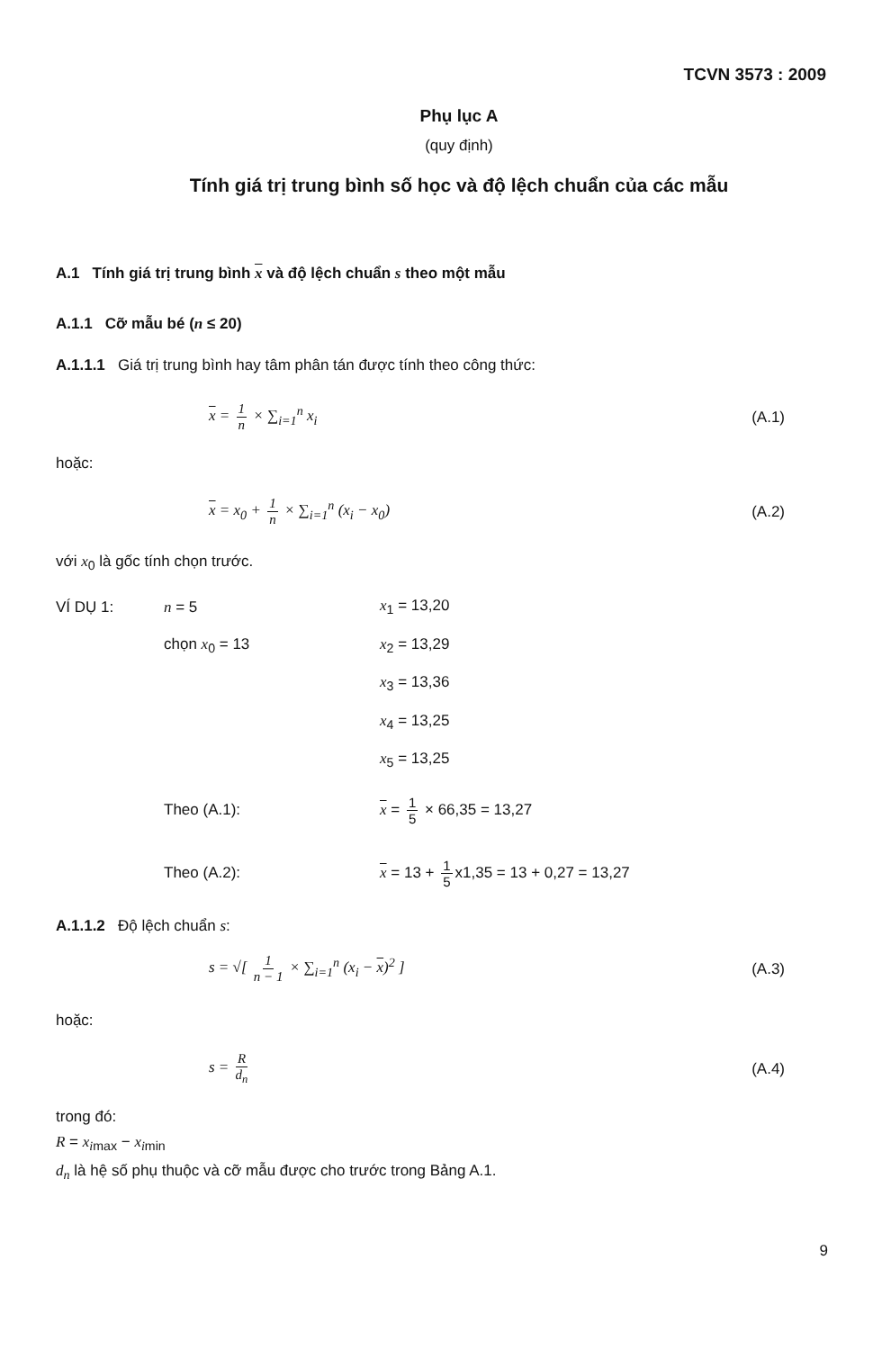TCVN 3573 : 2009
Phụ lục A
(quy định)
Tính giá trị trung bình số học và độ lệch chuẩn của các mẫu
A.1 Tính giá trị trung bình x và độ lệch chuẩn s theo một mẫu
A.1.1 Cỡ mẫu bé (n ≤ 20)
A.1.1.1 Giá trị trung bình hay tâm phân tán được tính theo công thức:
x = 1 n × ∑<sub>i=1</sub><sup>n</sup> x<sub>i</sub> (A.1)
hoặc:
x = x<sub>0</sub> + 1 n × ∑<sub>i=1</sub><sup>n</sup> (x<sub>i</sub> − x<sub>0</sub>) (A.2)
với x<sub>0</sub> là gốc tính chọn trước.
| VÍ DỤ 1: | n = 5 | x<sub>1</sub> = 13,20 |
| | chọn x<sub>0</sub> = 13 | x<sub>2</sub> = 13,29 |
| | | x<sub>3</sub> = 13,36 |
| | | x<sub>4</sub> = 13,25 |
| | | x<sub>5</sub> = 13,25 |
| | Theo (A.1): | x = 1 5 × 66,35 = 13,27 |
| | Theo (A.2): | x = 13 + 1 5 x1,35 = 13 + 0,27 = 13,27 |
A.1.1.2 Độ lệch chuẩn s:
s = √[ 1 n − 1 × ∑<sub>i=1</sub><sup>n</sup> (x<sub>i</sub> − x)<sup>2</sup> ] (A.3)
hoặc:
s = R d<sub>n</sub> (A.4)
trong đó:
R = x<sub>i</sub><sub>max</sub> − x<sub>i</sub><sub>min</sub>
d<sub>n</sub> là hệ số phụ thuộc và cỡ mẫu được cho trước trong Bảng A.1.
9